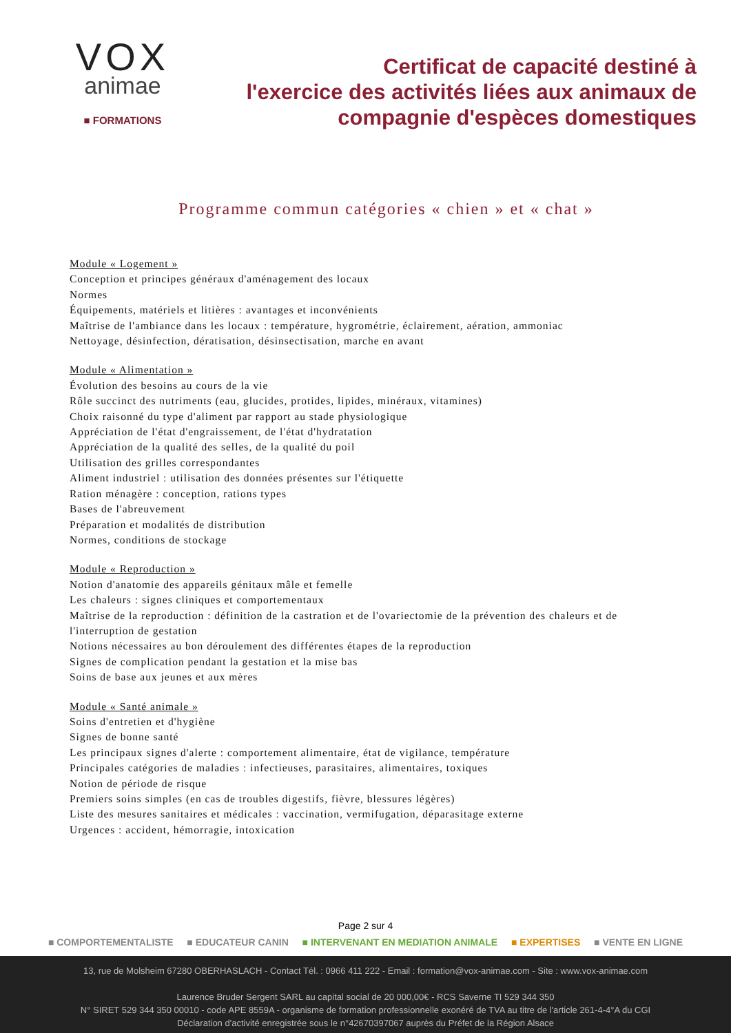VOX
animae
■ FORMATIONS
Certificat de capacité destiné à
l'exercice des activités liées aux animaux de
compagnie d'espèces domestiques
Programme commun catégories « chien » et « chat »
Module « Logement »
Conception et principes généraux d'aménagement des locaux
Normes
Équipements, matériels et litières : avantages et inconvénients
Maîtrise de l'ambiance dans les locaux : température, hygrométrie, éclairement, aération, ammoniac
Nettoyage, désinfection, dératisation, désinsectisation, marche en avant
Module « Alimentation »
Évolution des besoins au cours de la vie
Rôle succinct des nutriments (eau, glucides, protides, lipides, minéraux, vitamines)
Choix raisonné du type d'aliment par rapport au stade physiologique
Appréciation de l'état d'engraissement, de l'état d'hydratation
Appréciation de la qualité des selles, de la qualité du poil
Utilisation des grilles correspondantes
Aliment industriel : utilisation des données présentes sur l'étiquette
Ration ménagère : conception, rations types
Bases de l'abreuvement
Préparation et modalités de distribution
Normes, conditions de stockage
Module « Reproduction »
Notion d'anatomie des appareils génitaux mâle et femelle
Les chaleurs : signes cliniques et comportementaux
Maîtrise de la reproduction : définition de la castration et de l'ovariectomie de la prévention des chaleurs et de
l'interruption de gestation
Notions nécessaires au bon déroulement des différentes étapes de la reproduction
Signes de complication pendant la gestation et la mise bas
Soins de base aux jeunes et aux mères
Module « Santé animale »
Soins d'entretien et d'hygiène
Signes de bonne santé
Les principaux signes d'alerte : comportement alimentaire, état de vigilance, température
Principales catégories de maladies : infectieuses, parasitaires, alimentaires, toxiques
Notion de période de risque
Premiers soins simples (en cas de troubles digestifs, fièvre, blessures légères)
Liste des mesures sanitaires et médicales : vaccination, vermifugation, déparasitage externe
Urgences : accident, hémorragie, intoxication
Page 2 sur 4
■ COMPORTEMENTALISTE ■ EDUCATEUR CANIN ■ INTERVENANT EN MEDIATION ANIMALE ■ EXPERTISES ■ VENTE EN LIGNE
13, rue de Molsheim 67280 OBERHASLACH - Contact Tél. : 0966 411 222 - Email : formation@vox-animae.com - Site : www.vox-animae.com
Laurence Bruder Sergent SARL au capital social de 20 000,00€ - RCS Saverne TI 529 344 350
N° SIRET 529 344 350 00010 - code APE 8559A - organisme de formation professionnelle exonéré de TVA au titre de l'article 261-4-4°A du CGI
Déclaration d'activité enregistrée sous le n°42670397067 auprès du Préfet de la Région Alsace